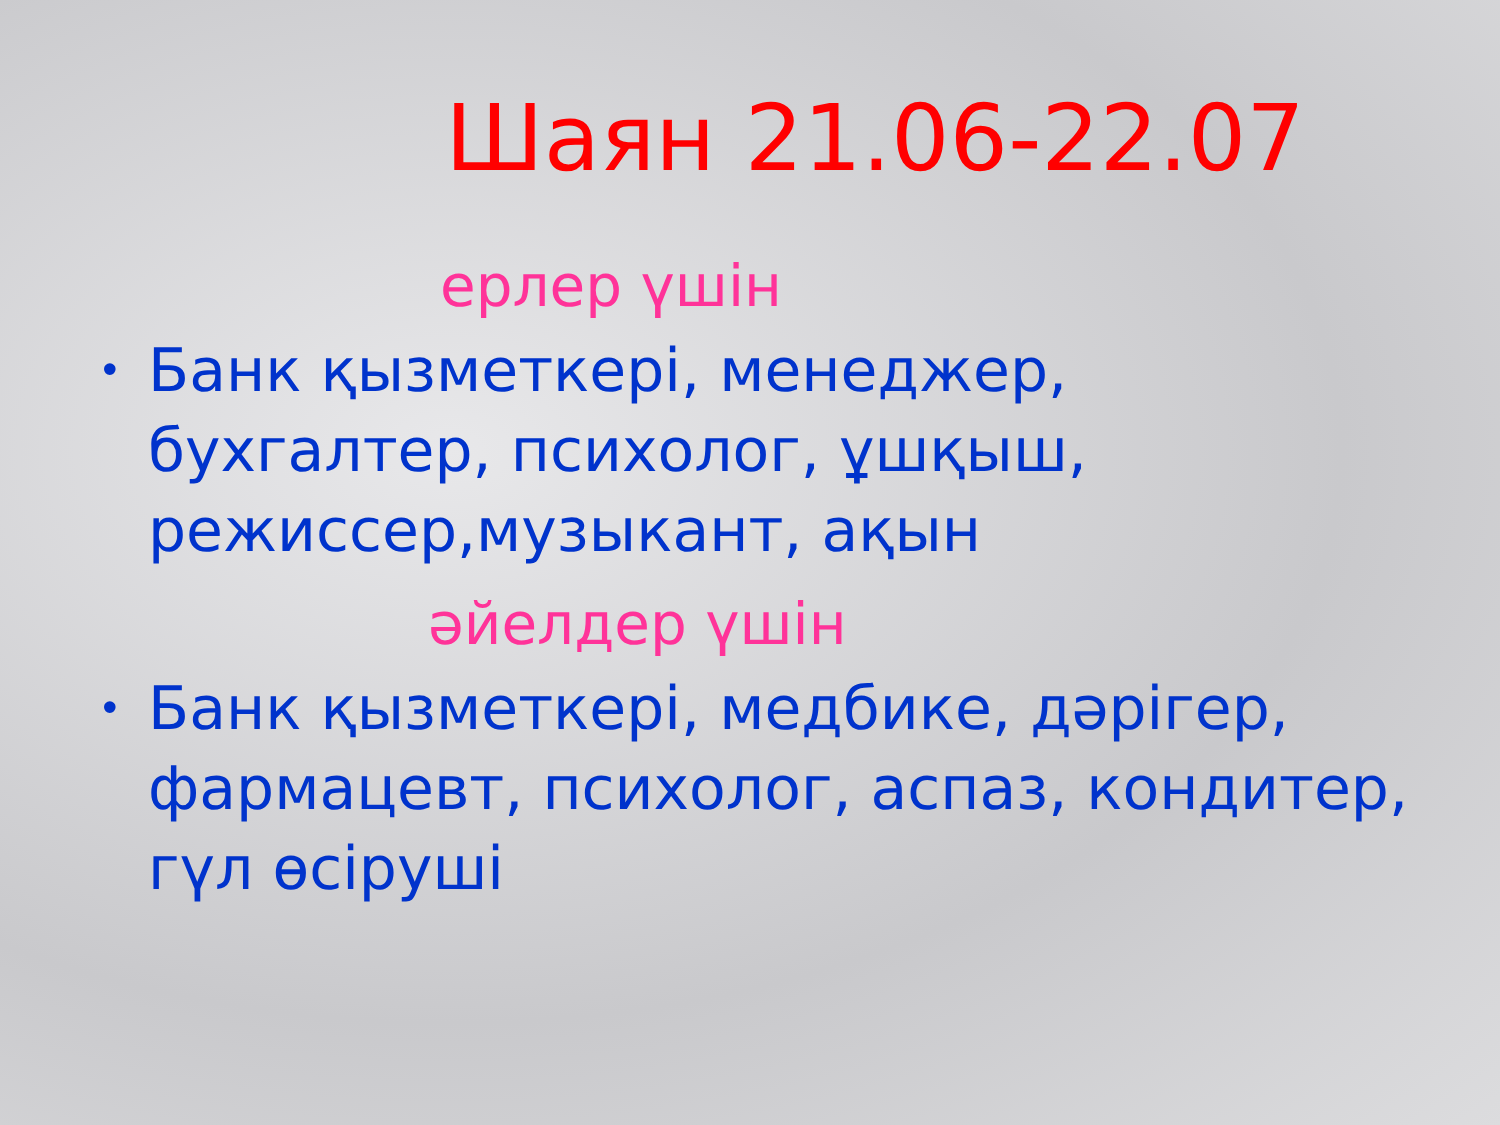Шаян 21.06-22.07
ерлер үшін
• Банк қызметкері, менеджер, бухгалтер, психолог, ұшқыш, режиссер,музыкант, ақын
әйелдер үшін
• Банк қызметкері, медбике, дәрігер, фармацевт, психолог, аспаз, кондитер, гүл өсіруші